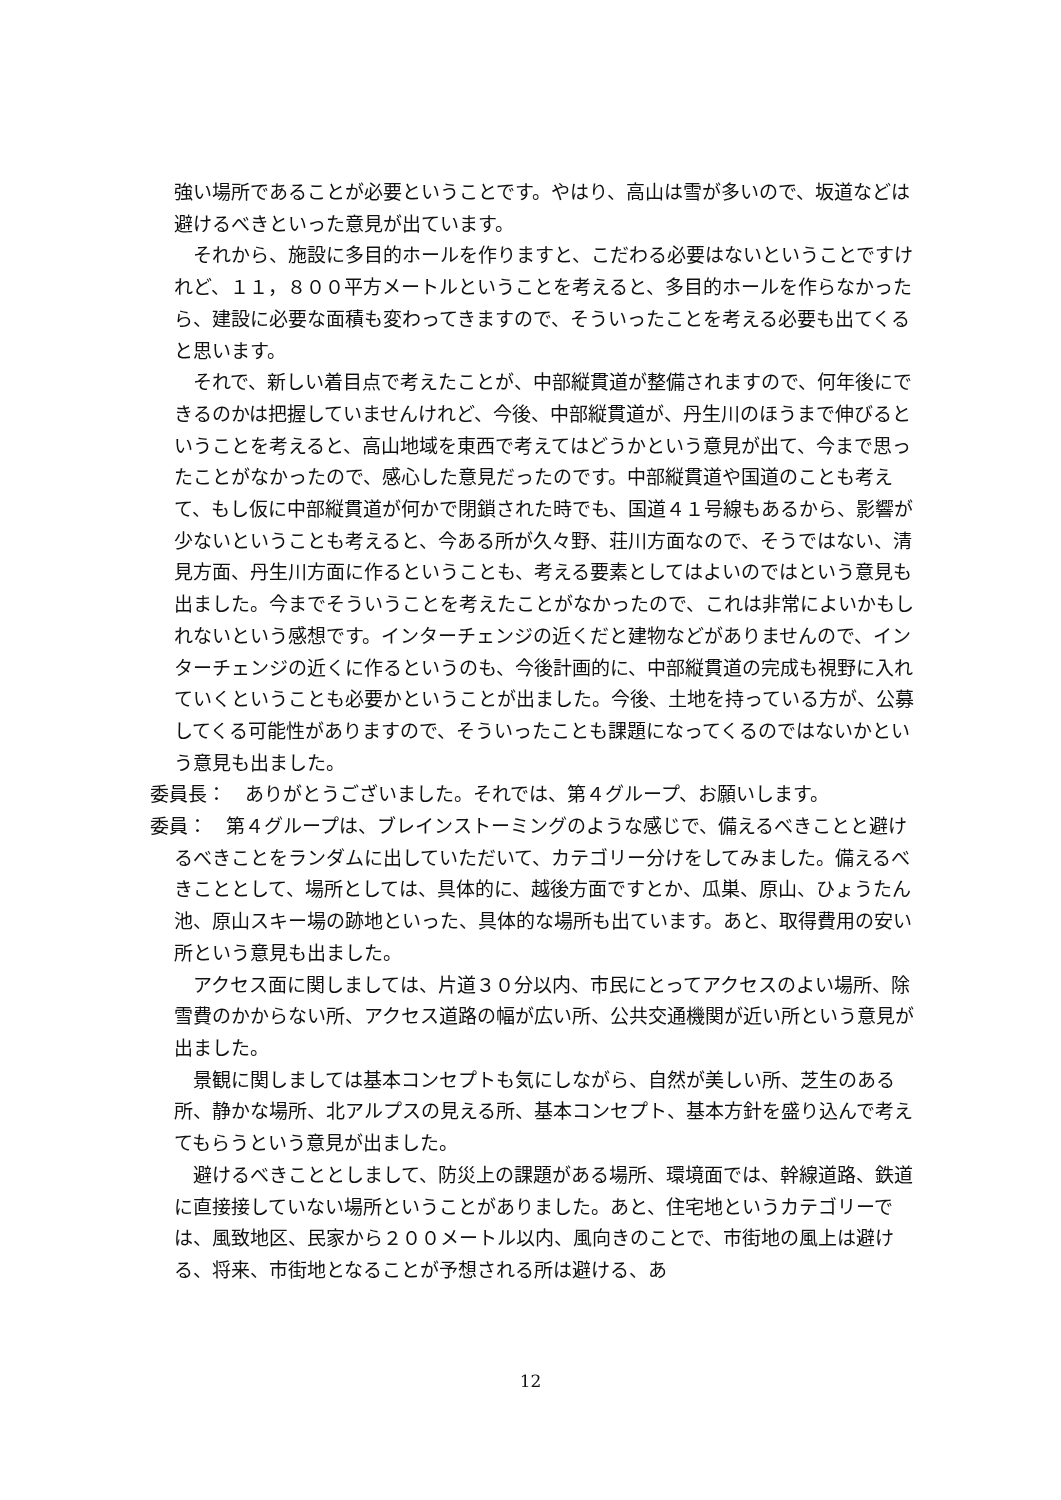強い場所であることが必要ということです。やはり、高山は雪が多いので、坂道などは避けるべきといった意見が出ています。
それから、施設に多目的ホールを作りますと、こだわる必要はないということですけれど、１１，８００平方メートルということを考えると、多目的ホールを作らなかったら、建設に必要な面積も変わってきますので、そういったことを考える必要も出てくると思います。
それで、新しい着目点で考えたことが、中部縦貫道が整備されますので、何年後にできるのかは把握していませんけれど、今後、中部縦貫道が、丹生川のほうまで伸びるということを考えると、高山地域を東西で考えてはどうかという意見が出て、今まで思ったことがなかったので、感心した意見だったのです。中部縦貫道や国道のことも考えて、もし仮に中部縦貫道が何かで閉鎖された時でも、国道４１号線もあるから、影響が少ないということも考えると、今ある所が久々野、荘川方面なので、そうではない、清見方面、丹生川方面に作るということも、考える要素としてはよいのではという意見も出ました。今までそういうことを考えたことがなかったので、これは非常によいかもしれないという感想です。インターチェンジの近くだと建物などがありませんので、インターチェンジの近くに作るというのも、今後計画的に、中部縦貫道の完成も視野に入れていくということも必要かということが出ました。今後、土地を持っている方が、公募してくる可能性がありますので、そういったことも課題になってくるのではないかという意見も出ました。
委員長：　ありがとうございました。それでは、第４グループ、お願いします。
委員：　第４グループは、ブレインストーミングのような感じで、備えるべきことと避けるべきことをランダムに出していただいて、カテゴリー分けをしてみました。備えるべきこととして、場所としては、具体的に、越後方面ですとか、瓜巣、原山、ひょうたん池、原山スキー場の跡地といった、具体的な場所も出ています。あと、取得費用の安い所という意見も出ました。
アクセス面に関しましては、片道３０分以内、市民にとってアクセスのよい場所、除雪費のかからない所、アクセス道路の幅が広い所、公共交通機関が近い所という意見が出ました。
景観に関しましては基本コンセプトも気にしながら、自然が美しい所、芝生のある所、静かな場所、北アルプスの見える所、基本コンセプト、基本方針を盛り込んで考えてもらうという意見が出ました。
避けるべきこととしまして、防災上の課題がある場所、環境面では、幹線道路、鉄道に直接接していない場所ということがありました。あと、住宅地というカテゴリーでは、風致地区、民家から２００メートル以内、風向きのことで、市街地の風上は避ける、将来、市街地となることが予想される所は避ける、あ
12